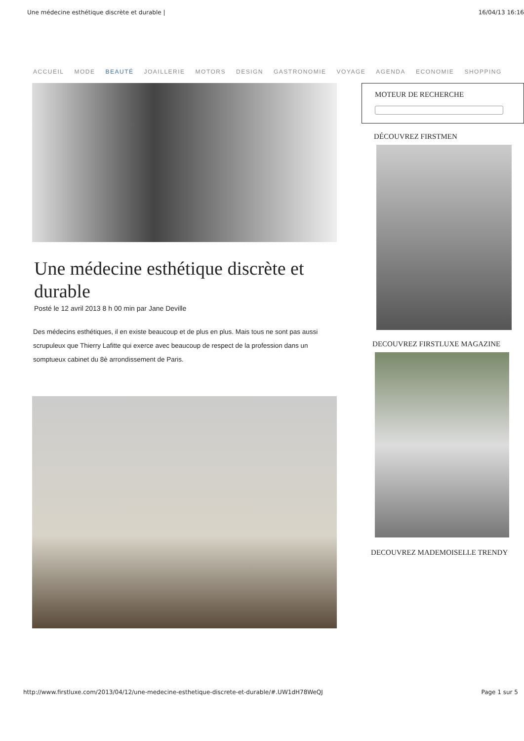Une médecine esthétique discrète et durable | 16/04/13 16:16
ACCUEIL MODE BEAUTÉ JOAILLERIE MOTORS DESIGN GASTRONOMIE VOYAGE AGENDA ECONOMIE SHOPPING
Une médecine esthétique discrète et durable
Posté le 12 avril 2013 8 h 00 min par Jane Deville
Des médecins esthétiques, il en existe beaucoup et de plus en plus. Mais tous ne sont pas aussi scrupuleux que Thierry Lafitte qui exerce avec beaucoup de respect de la profession dans un somptueux cabinet du 8è arrondissement de Paris.
MOTEUR DE RECHERCHE
DÉCOUVREZ FIRSTMEN
DECOUVREZ FIRSTLUXE MAGAZINE
DECOUVREZ MADEMOISELLE TRENDY
http://www.firstluxe.com/2013/04/12/une-medecine-esthetique-discrete-et-durable/#.UW1dH78WeQJ Page 1 sur 5